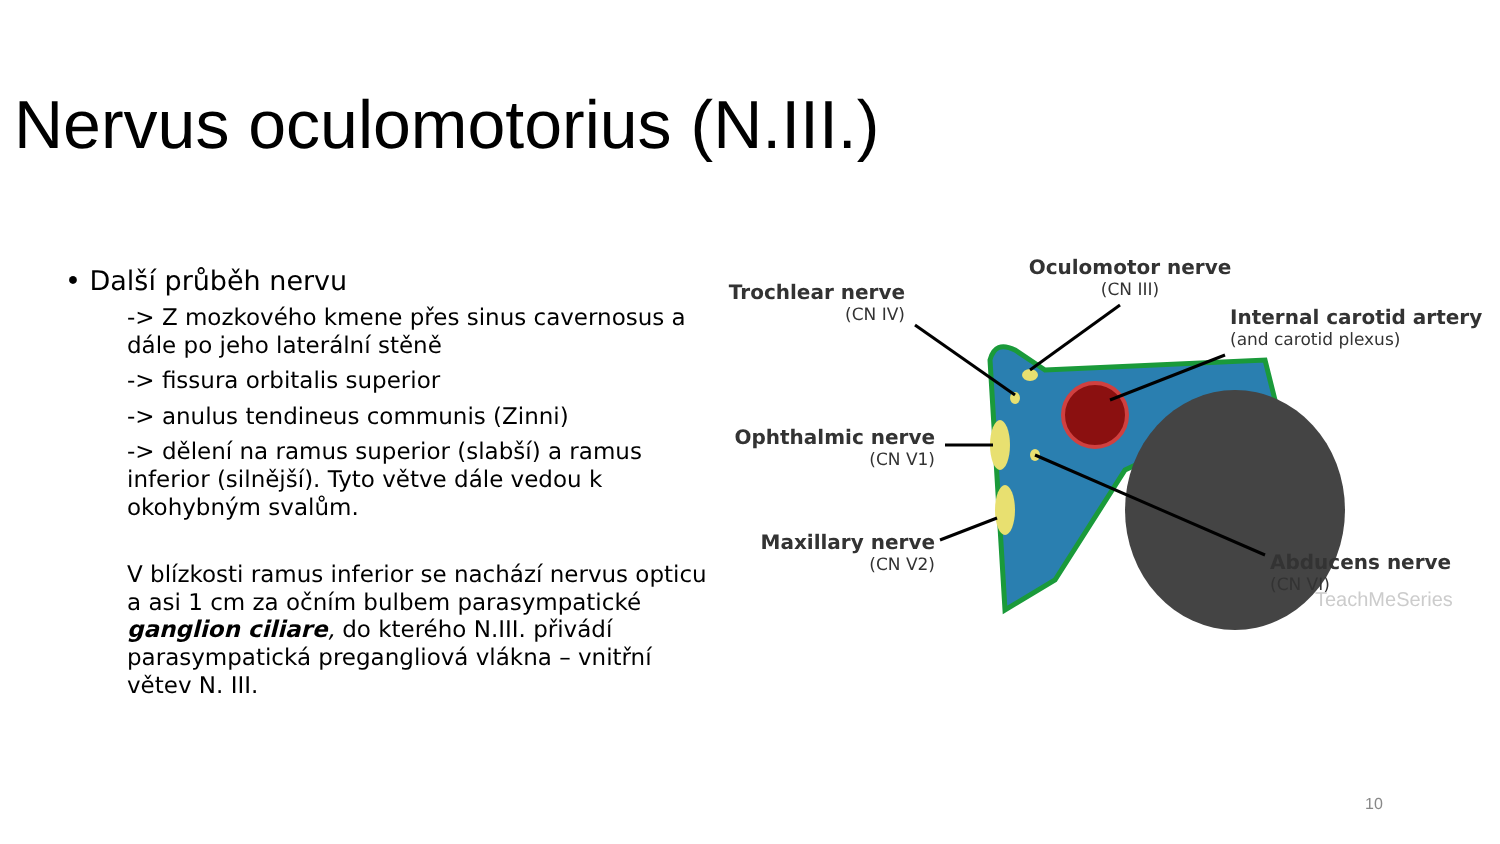Nervus oculomotorius (N.III.)
• Další průběh nervu
-> Z mozkového kmene přes sinus cavernosus a
dále po jeho laterální stěně
-> fissura orbitalis superior
-> anulus tendineus communis (Zinni)
-> dělení na ramus superior (slabší) a ramus
inferior (silnější). Tyto větve dále vedou k
okohybným svalům.
V blízkosti ramus inferior se nachází nervus opticu
a asi 1 cm za očním bulbem parasympatické
ganglion ciliare, do kterého N.III. přivádí
parasympatická pregangliová vlákna – vnitřní
větev N. III.
Trochlear nerve
(CN IV)
Oculomotor nerve
(CN III)
Internal carotid artery
(and carotid plexus)
Ophthalmic nerve
(CN V1)
Maxillary nerve
(CN V2)
Abducens nerve
(CN VI)
TeachMeSeries
10